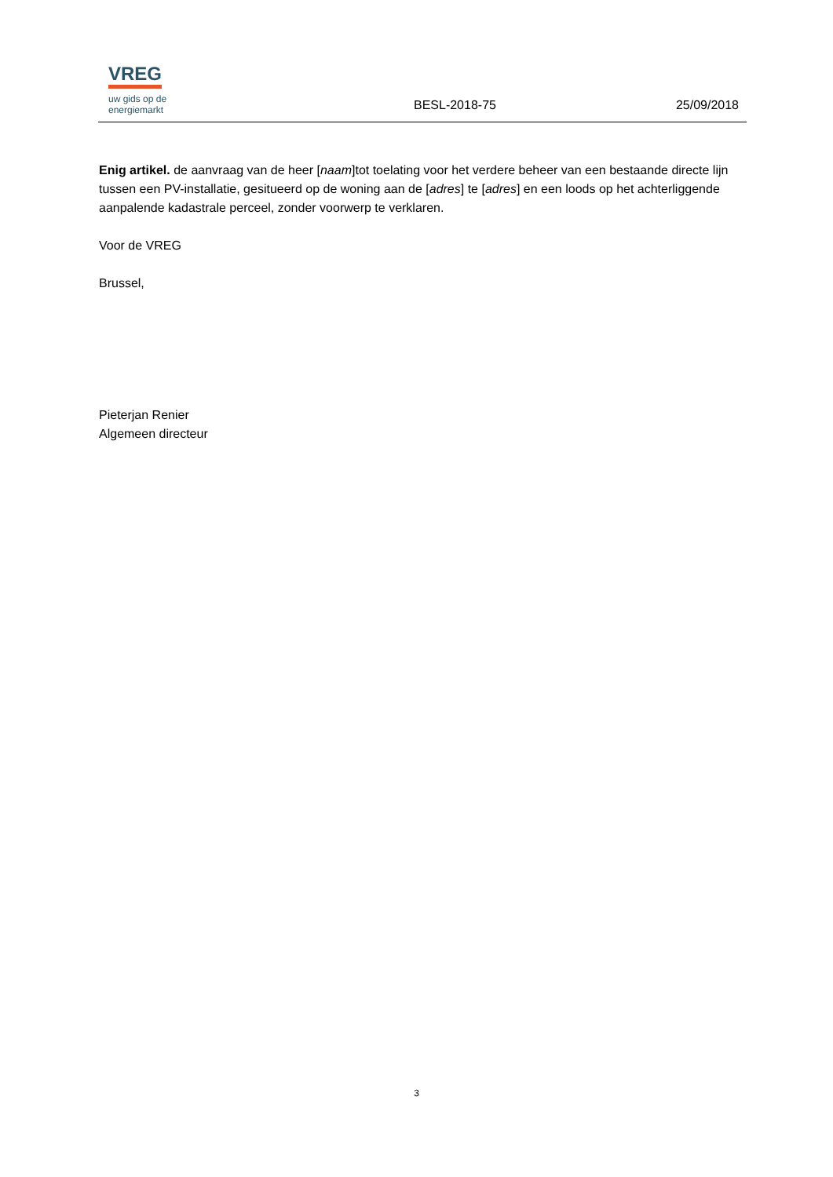VREG
uw gids op de
energiemarkt
BESL-2018-75
25/09/2018
Enig artikel. de aanvraag van de heer [naam]tot toelating voor het verdere beheer van een bestaande directe lijn tussen een PV-installatie, gesitueerd op de woning aan de [adres] te [adres] en een loods op het achterliggende aanpalende kadastrale perceel, zonder voorwerp te verklaren.
Voor de VREG
Brussel,
Pieterjan Renier
Algemeen directeur
3